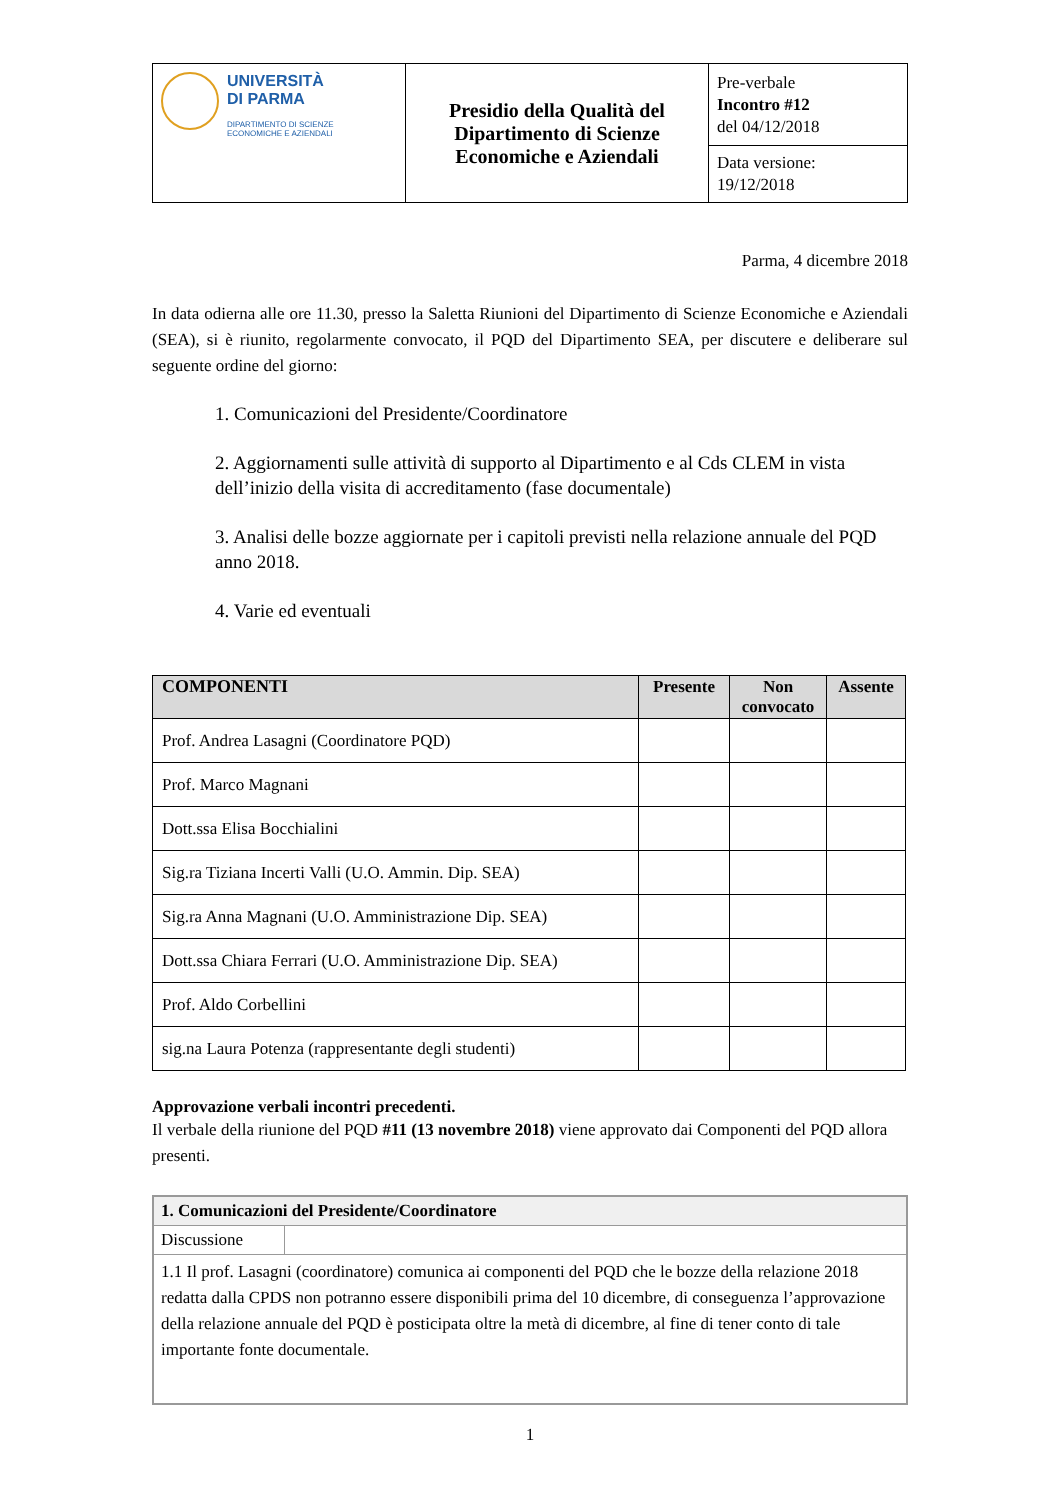| UNIVERSITÀ DI PARMA DIPARTIMENTO DI SCIENZE ECONOMICHE E AZIENDALI | Presidio della Qualità del Dipartimento di Scienze Economiche e Aziendali | Pre-verbale Incontro #12 del 04/12/2018 |
| | | Data versione: 19/12/2018 |
Parma, 4 dicembre 2018
In data odierna alle ore 11.30, presso la Saletta Riunioni del Dipartimento di Scienze Economiche e Aziendali (SEA), si è riunito, regolarmente convocato, il PQD del Dipartimento SEA, per discutere e deliberare sul seguente ordine del giorno:
1. Comunicazioni del Presidente/Coordinatore
2. Aggiornamenti sulle attività di supporto al Dipartimento e al Cds CLEM in vista dell’inizio della visita di accreditamento (fase documentale)
3. Analisi delle bozze aggiornate per i capitoli previsti nella relazione annuale del PQD anno 2018.
4. Varie ed eventuali
| COMPONENTI | Presente | Non convocato | Assente |
| --- | --- | --- | --- |
| Prof. Andrea Lasagni (Coordinatore PQD) | | | |
| Prof. Marco Magnani | | | |
| Dott.ssa Elisa Bocchialini | | | |
| Sig.ra Tiziana Incerti Valli (U.O. Ammin. Dip. SEA) | | | |
| Sig.ra Anna Magnani (U.O. Amministrazione Dip. SEA) | | | |
| Dott.ssa Chiara Ferrari (U.O. Amministrazione Dip. SEA) | | | |
| Prof. Aldo Corbellini | | | |
| sig.na Laura Potenza (rappresentante degli studenti) | | | |
Approvazione verbali incontri precedenti.
Il verbale della riunione del PQD #11 (13 novembre 2018) viene approvato dai Componenti del PQD allora presenti.
| 1. Comunicazioni del Presidente/Coordinatore | |
| Discussione | |
| 1.1 Il prof. Lasagni (coordinatore) comunica ai componenti del PQD che le bozze della relazione 2018 redatta dalla CPDS non potranno essere disponibili prima del 10 dicembre, di conseguenza l’approvazione della relazione annuale del PQD è posticipata oltre la metà di dicembre, al fine di tener conto di tale importante fonte documentale. | |
1